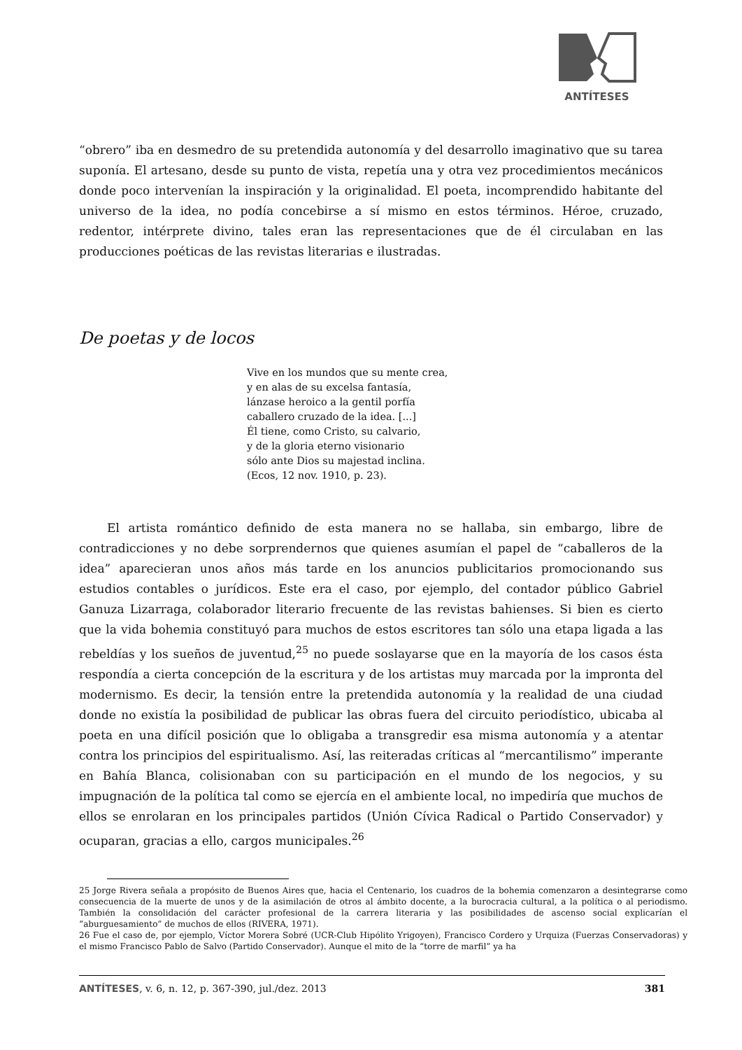ANTÍTESES
“obrero” iba en desmedro de su pretendida autonomía y del desarrollo imaginativo que su tarea suponía. El artesano, desde su punto de vista, repetía una y otra vez procedimientos mecánicos donde poco intervenían la inspiración y la originalidad. El poeta, incomprendido habitante del universo de la idea, no podía concebirse a sí mismo en estos términos. Héroe, cruzado, redentor, intérprete divino, tales eran las representaciones que de él circulaban en las producciones poéticas de las revistas literarias e ilustradas.
De poetas y de locos
Vive en los mundos que su mente crea,
y en alas de su excelsa fantasía,
lánzase heroico a la gentil porfía
caballero cruzado de la idea. [...]
Él tiene, como Cristo, su calvario,
y de la gloria eterno visionario
sólo ante Dios su majestad inclina.
(Ecos, 12 nov. 1910, p. 23).
El artista romántico definido de esta manera no se hallaba, sin embargo, libre de contradicciones y no debe sorprendernos que quienes asumían el papel de “caballeros de la idea” aparecieran unos años más tarde en los anuncios publicitarios promocionando sus estudios contables o jurídicos. Este era el caso, por ejemplo, del contador público Gabriel Ganuza Lizarraga, colaborador literario frecuente de las revistas bahienses. Si bien es cierto que la vida bohemia constituyó para muchos de estos escritores tan sólo una etapa ligada a las rebeldías y los sueños de juventud,<sup>25</sup> no puede soslayarse que en la mayoría de los casos ésta respondía a cierta concepción de la escritura y de los artistas muy marcada por la impronta del modernismo. Es decir, la tensión entre la pretendida autonomía y la realidad de una ciudad donde no existía la posibilidad de publicar las obras fuera del circuito periodístico, ubicaba al poeta en una difícil posición que lo obligaba a transgredir esa misma autonomía y a atentar contra los principios del espiritualismo. Así, las reiteradas críticas al “mercantilismo” imperante en Bahía Blanca, colisionaban con su participación en el mundo de los negocios, y su impugnación de la política tal como se ejercía en el ambiente local, no impediría que muchos de ellos se enrolaran en los principales partidos (Unión Cívica Radical o Partido Conservador) y ocuparan, gracias a ello, cargos municipales.<sup>26</sup>
25 Jorge Rivera señala a propósito de Buenos Aires que, hacia el Centenario, los cuadros de la bohemia comenzaron a desintegrarse como consecuencia de la muerte de unos y de la asimilación de otros al ámbito docente, a la burocracia cultural, a la política o al periodismo. También la consolidación del carácter profesional de la carrera literaria y las posibilidades de ascenso social explicarían el “aburguesamiento” de muchos de ellos (RIVERA, 1971).
26 Fue el caso de, por ejemplo, Víctor Morera Sobré (UCR-Club Hipólito Yrigoyen), Francisco Cordero y Urquiza (Fuerzas Conservadoras) y el mismo Francisco Pablo de Salvo (Partido Conservador). Aunque el mito de la “torre de marfil” ya ha
ANTÍTESES, v. 6, n. 12, p. 367-390, jul./dez. 2013 381